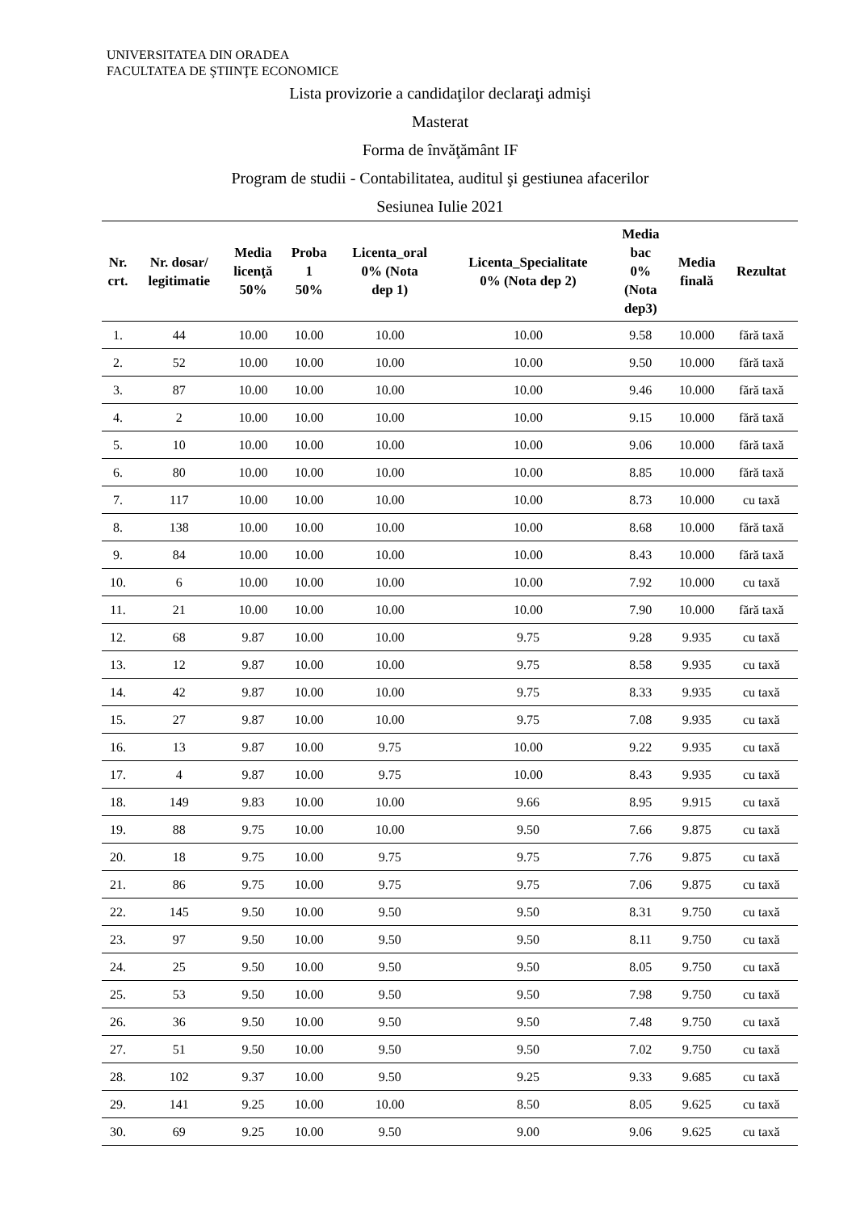UNIVERSITATEA DIN ORADEA
FACULTATEA DE ŞTIINŢE ECONOMICE
Lista provizorie a candidaţilor declaraţi admişi
Masterat
Forma de învăţământ IF
Program de studii - Contabilitatea, auditul şi gestiunea afacerilor
Sesiunea Iulie 2021
| Nr. crt. | Nr. dosar/ legitimatie | Media licenţă 50% | Proba 1 50% | Licenta_oral 0% (Nota dep 1) | Licenta_Specialitate 0% (Nota dep 2) | Media bac 0% (Nota dep3) | Media finală | Rezultat |
| --- | --- | --- | --- | --- | --- | --- | --- | --- |
| 1. | 44 | 10.00 | 10.00 | 10.00 | 10.00 | 9.58 | 10.000 | fără taxă |
| 2. | 52 | 10.00 | 10.00 | 10.00 | 10.00 | 9.50 | 10.000 | fără taxă |
| 3. | 87 | 10.00 | 10.00 | 10.00 | 10.00 | 9.46 | 10.000 | fără taxă |
| 4. | 2 | 10.00 | 10.00 | 10.00 | 10.00 | 9.15 | 10.000 | fără taxă |
| 5. | 10 | 10.00 | 10.00 | 10.00 | 10.00 | 9.06 | 10.000 | fără taxă |
| 6. | 80 | 10.00 | 10.00 | 10.00 | 10.00 | 8.85 | 10.000 | fără taxă |
| 7. | 117 | 10.00 | 10.00 | 10.00 | 10.00 | 8.73 | 10.000 | cu taxă |
| 8. | 138 | 10.00 | 10.00 | 10.00 | 10.00 | 8.68 | 10.000 | fără taxă |
| 9. | 84 | 10.00 | 10.00 | 10.00 | 10.00 | 8.43 | 10.000 | fără taxă |
| 10. | 6 | 10.00 | 10.00 | 10.00 | 10.00 | 7.92 | 10.000 | cu taxă |
| 11. | 21 | 10.00 | 10.00 | 10.00 | 10.00 | 7.90 | 10.000 | fără taxă |
| 12. | 68 | 9.87 | 10.00 | 10.00 | 9.75 | 9.28 | 9.935 | cu taxă |
| 13. | 12 | 9.87 | 10.00 | 10.00 | 9.75 | 8.58 | 9.935 | cu taxă |
| 14. | 42 | 9.87 | 10.00 | 10.00 | 9.75 | 8.33 | 9.935 | cu taxă |
| 15. | 27 | 9.87 | 10.00 | 10.00 | 9.75 | 7.08 | 9.935 | cu taxă |
| 16. | 13 | 9.87 | 10.00 | 9.75 | 10.00 | 9.22 | 9.935 | cu taxă |
| 17. | 4 | 9.87 | 10.00 | 9.75 | 10.00 | 8.43 | 9.935 | cu taxă |
| 18. | 149 | 9.83 | 10.00 | 10.00 | 9.66 | 8.95 | 9.915 | cu taxă |
| 19. | 88 | 9.75 | 10.00 | 10.00 | 9.50 | 7.66 | 9.875 | cu taxă |
| 20. | 18 | 9.75 | 10.00 | 9.75 | 9.75 | 7.76 | 9.875 | cu taxă |
| 21. | 86 | 9.75 | 10.00 | 9.75 | 9.75 | 7.06 | 9.875 | cu taxă |
| 22. | 145 | 9.50 | 10.00 | 9.50 | 9.50 | 8.31 | 9.750 | cu taxă |
| 23. | 97 | 9.50 | 10.00 | 9.50 | 9.50 | 8.11 | 9.750 | cu taxă |
| 24. | 25 | 9.50 | 10.00 | 9.50 | 9.50 | 8.05 | 9.750 | cu taxă |
| 25. | 53 | 9.50 | 10.00 | 9.50 | 9.50 | 7.98 | 9.750 | cu taxă |
| 26. | 36 | 9.50 | 10.00 | 9.50 | 9.50 | 7.48 | 9.750 | cu taxă |
| 27. | 51 | 9.50 | 10.00 | 9.50 | 9.50 | 7.02 | 9.750 | cu taxă |
| 28. | 102 | 9.37 | 10.00 | 9.50 | 9.25 | 9.33 | 9.685 | cu taxă |
| 29. | 141 | 9.25 | 10.00 | 10.00 | 8.50 | 8.05 | 9.625 | cu taxă |
| 30. | 69 | 9.25 | 10.00 | 9.50 | 9.00 | 9.06 | 9.625 | cu taxă |